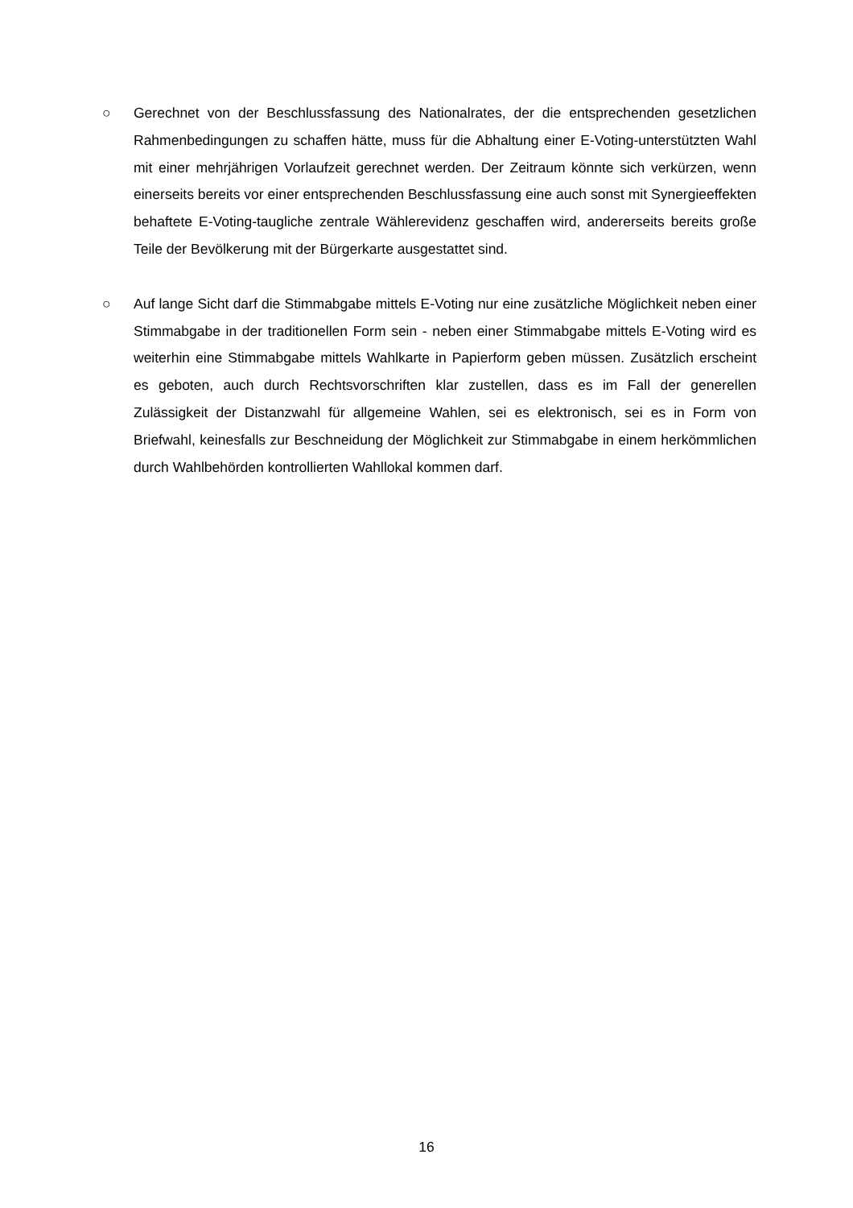○ Gerechnet von der Beschlussfassung des Nationalrates, der die entsprechenden gesetzlichen Rahmenbedingungen zu schaffen hätte, muss für die Abhaltung einer E-Voting-unterstützten Wahl mit einer mehrjährigen Vorlaufzeit gerechnet werden. Der Zeitraum könnte sich verkürzen, wenn einerseits bereits vor einer entsprechenden Beschlussfassung eine auch sonst mit Synergieeffekten behaftete E-Voting-taugliche zentrale Wählerevidenz geschaffen wird, andererseits bereits große Teile der Bevölkerung mit der Bürgerkarte ausgestattet sind.
○ Auf lange Sicht darf die Stimmabgabe mittels E-Voting nur eine zusätzliche Möglichkeit neben einer Stimmabgabe in der traditionellen Form sein - neben einer Stimmabgabe mittels E-Voting wird es weiterhin eine Stimmabgabe mittels Wahlkarte in Papierform geben müssen. Zusätzlich erscheint es geboten, auch durch Rechtsvorschriften klar zustellen, dass es im Fall der generellen Zulässigkeit der Distanzwahl für allgemeine Wahlen, sei es elektronisch, sei es in Form von Briefwahl, keinesfalls zur Beschneidung der Möglichkeit zur Stimmabgabe in einem herkömmlichen durch Wahlbehörden kontrollierten Wahllokal kommen darf.
16